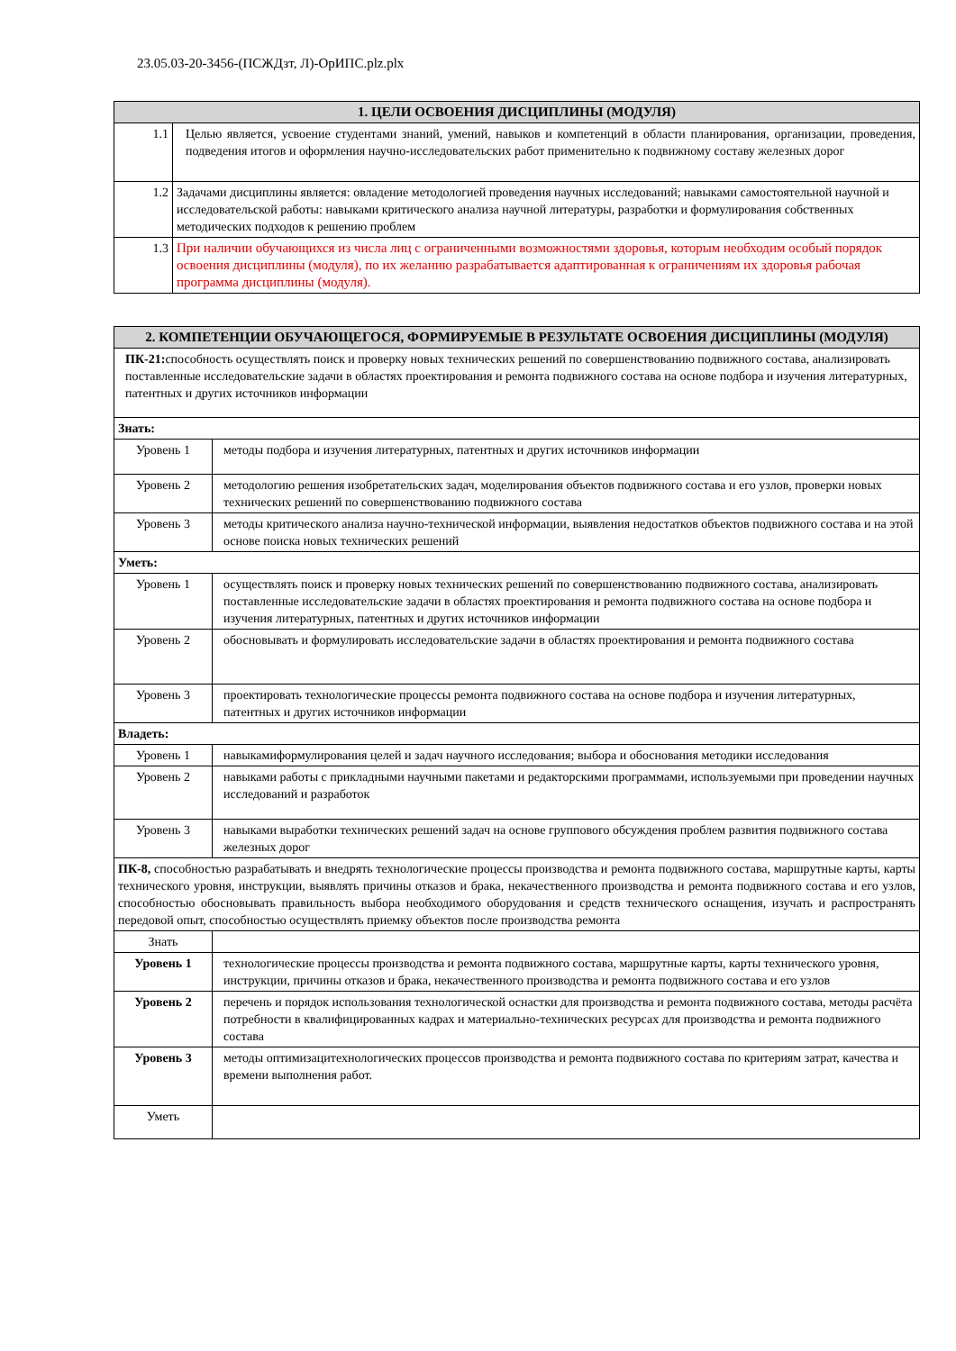23.05.03-20-3456-(ПСЖДзт, Л)-ОрИПС.plz.plx
| 1. ЦЕЛИ ОСВОЕНИЯ ДИСЦИПЛИНЫ (МОДУЛЯ) | |
| --- | --- |
| 1.1 | Целью является, усвоение студентами знаний, умений, навыков и компетенций в области планирования, организации, проведения, подведения итогов и оформления научно-исследовательских работ применительно к подвижному составу железных дорог |
| 1.2 | Задачами дисциплины является: овладение методологией проведения научных исследований; навыками самостоятельной научной и исследовательской работы: навыками критического анализа научной литературы, разработки и формулирования собственных методических подходов к решению проблем |
| 1.3 | При наличии обучающихся из числа лиц с ограниченными возможностями здоровья, которым необходим особый порядок освоения дисциплины (модуля), по их желанию разрабатывается адаптированная к ограничениям их здоровья рабочая программа дисциплины (модуля). |
| 2. КОМПЕТЕНЦИИ ОБУЧАЮЩЕГОСЯ, ФОРМИРУЕМЫЕ В РЕЗУЛЬТАТЕ ОСВОЕНИЯ ДИСЦИПЛИНЫ (МОДУЛЯ) | |
| --- | --- |
| ПК-21: способность осуществлять поиск и проверку новых технических решений по совершенствованию подвижного состава, анализировать поставленные исследовательские задачи в областях проектирования и ремонта подвижного состава на основе подбора и изучения литературных, патентных и других источников информации | |
| Знать: | |
| Уровень 1 | методы подбора и изучения литературных, патентных и других источников информации |
| Уровень 2 | методологию решения изобретательских задач, моделирования объектов подвижного состава и его узлов, проверки новых технических решений по совершенствованию подвижного состава |
| Уровень 3 | методы критического анализа научно-технической информации, выявления недостатков объектов подвижного состава и на этой основе поиска новых технических решений |
| Уметь: | |
| Уровень 1 | осуществлять поиск и проверку новых технических решений по совершенствованию подвижного состава, анализировать поставленные исследовательские задачи в областях проектирования и ремонта подвижного состава на основе подбора и изучения литературных, патентных и других источников информации |
| Уровень 2 | обосновывать и формулировать исследовательские задачи в областях проектирования и ремонта подвижного состава |
| Уровень 3 | проектировать технологические процессы ремонта подвижного состава на основе подбора и изучения литературных, патентных и других источников информации |
| Владеть: | |
| Уровень 1 | навыкамиформулирования целей и задач научного исследования; выбора и обоснования методики исследования |
| Уровень 2 | навыками работы с прикладными научными пакетами и редакторскими программами, используемыми при проведении научных исследований и разработок |
| Уровень 3 | навыками выработки технических решений задач на основе группового обсуждения проблем развития подвижного состава железных дорог |
| ПК-8, способностью разрабатывать и внедрять технологические процессы производства и ремонта подвижного состава, маршрутные карты, карты технического уровня, инструкции, выявлять причины отказов и брака, некачественного производства и ремонта подвижного состава и его узлов, способностью обосновывать правильность выбора необходимого оборудования и средств технического оснащения, изучать и распространять передовой опыт, способностью осуществлять приемку объектов после производства ремонта | |
| Знать | |
| Уровень 1 | технологические процессы производства и ремонта подвижного состава, маршрутные карты, карты технического уровня, инструкции, причины отказов и брака, некачественного производства и ремонта подвижного состава и его узлов |
| Уровень 2 | перечень и порядок использования технологической оснастки для производства и ремонта подвижного состава, методы расчёта потребности в квалифицированных кадрах и материально-технических ресурсах для производства и ремонта подвижного состава |
| Уровень 3 | методы оптимизацитехнологических процессов производства и ремонта подвижного состава по критериям затрат, качества и времени выполнения работ. |
| Уметь | |